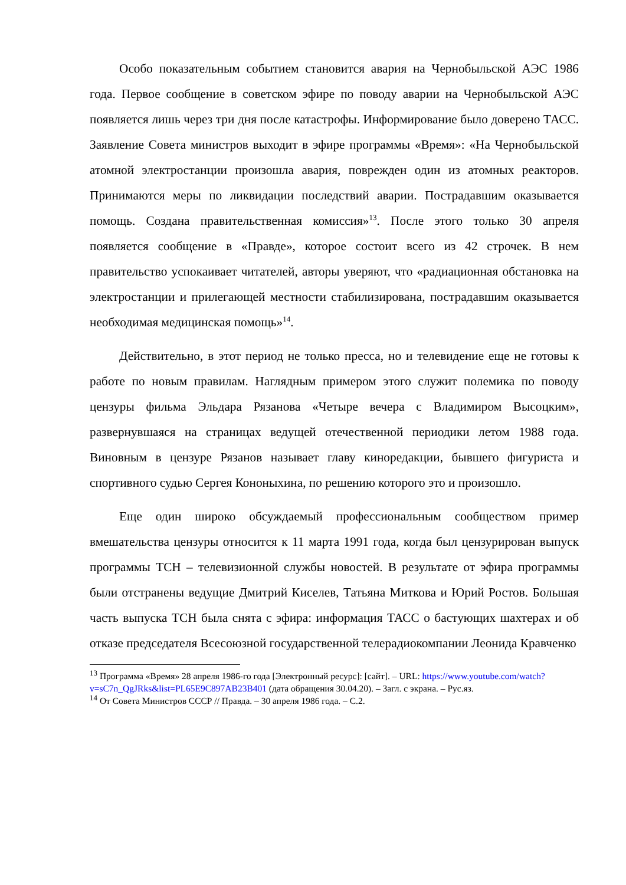Особо показательным событием становится авария на Чернобыльской АЭС 1986 года. Первое сообщение в советском эфире по поводу аварии на Чернобыльской АЭС появляется лишь через три дня после катастрофы. Информирование было доверено ТАСС. Заявление Совета министров выходит в эфире программы «Время»: «На Чернобыльской атомной электростанции произошла авария, поврежден один из атомных реакторов. Принимаются меры по ликвидации последствий аварии. Пострадавшим оказывается помощь. Создана правительственная комиссия»<sup>13</sup>. После этого только 30 апреля появляется сообщение в «Правде», которое состоит всего из 42 строчек. В нем правительство успокаивает читателей, авторы уверяют, что «радиационная обстановка на электростанции и прилегающей местности стабилизирована, пострадавшим оказывается необходимая медицинская помощь»<sup>14</sup>.
Действительно, в этот период не только пресса, но и телевидение еще не готовы к работе по новым правилам. Наглядным примером этого служит полемика по поводу цензуры фильма Эльдара Рязанова «Четыре вечера с Владимиром Высоцким», развернувшаяся на страницах ведущей отечественной периодики летом 1988 года. Виновным в цензуре Рязанов называет главу кинoредакции, бывшего фигуриста и спортивного судью Сергея Кононыхина, по решению которого это и произошло.
Еще один широко обсуждаемый профессиональным сообществом пример вмешательства цензуры относится к 11 марта 1991 года, когда был цензурирован выпуск программы ТСН – телевизионной службы новостей. В результате от эфира программы были отстранены ведущие Дмитрий Киселев, Татьяна Миткова и Юрий Ростов. Большая часть выпуска ТСН была снята с эфира: информация ТАСС о бастующих шахтерах и об отказе председателя Всесоюзной государственной телерадиокомпании Леонида Кравченко
<sup>13</sup> Программа «Время» 28 апреля 1986-го года [Электронный ресурс]: [сайт]. – URL: https://www.youtube.com/watch?v=sC7n_QgJRks&list=PL65E9C897AB23B401 (дата обращения 30.04.20). – Загл. с экрана. – Рус.яз.
<sup>14</sup> От Совета Министров СССР // Правда. – 30 апреля 1986 года. – С.2.